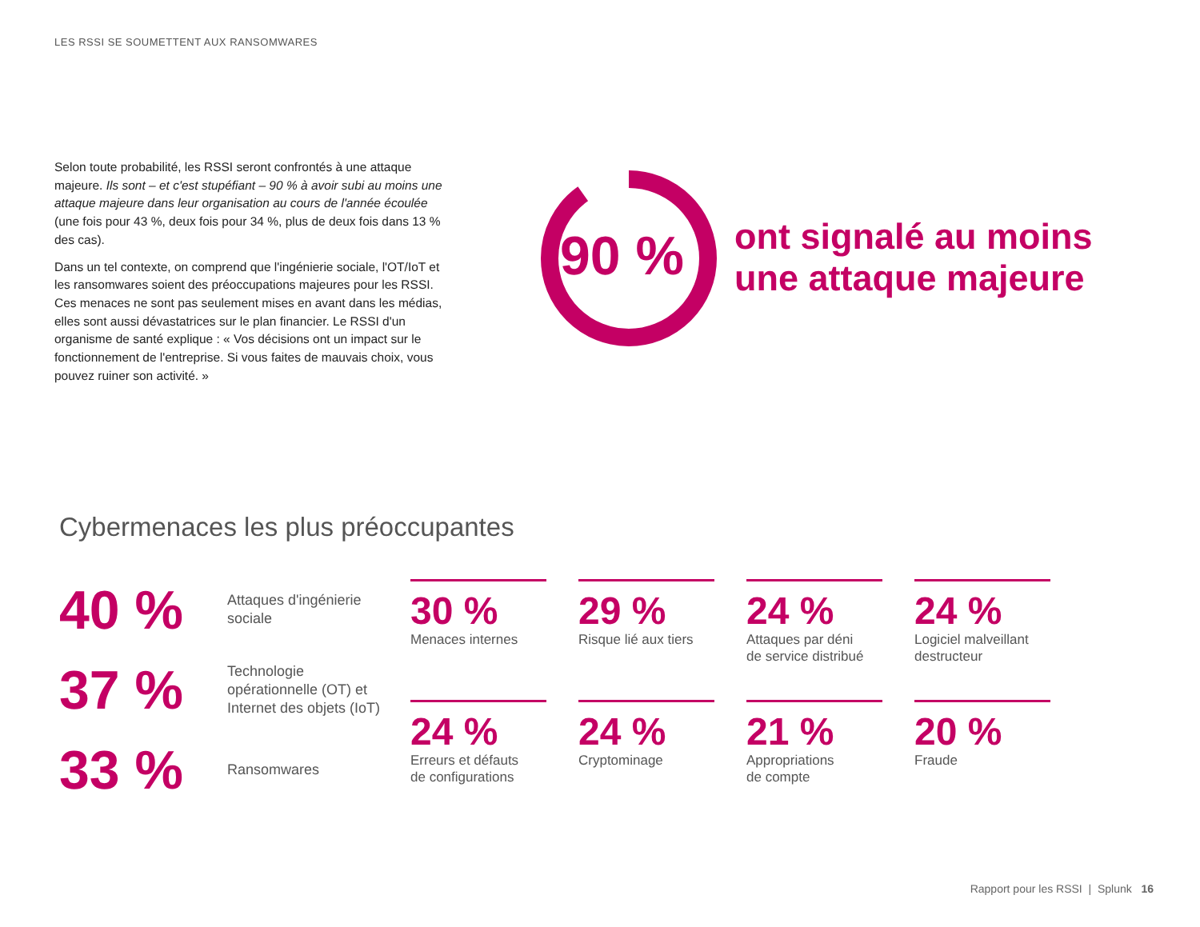LES RSSI SE SOUMETTENT AUX RANSOMWARES
Selon toute probabilité, les RSSI seront confrontés à une attaque majeure. Ils sont – et c'est stupéfiant – 90 % à avoir subi au moins une attaque majeure dans leur organisation au cours de l'année écoulée (une fois pour 43 %, deux fois pour 34 %, plus de deux fois dans 13 % des cas).
Dans un tel contexte, on comprend que l'ingénierie sociale, l'OT/IoT et les ransomwares soient des préoccupations majeures pour les RSSI. Ces menaces ne sont pas seulement mises en avant dans les médias, elles sont aussi dévastatrices sur le plan financier. Le RSSI d'un organisme de santé explique : « Vos décisions ont un impact sur le fonctionnement de l'entreprise. Si vous faites de mauvais choix, vous pouvez ruiner son activité. »
90 %
ont signalé au moins
une attaque majeure
Cybermenaces les plus préoccupantes
40 %
Attaques d'ingénierie
sociale
37 %
Technologie
opérationnelle (OT) et
Internet des objets (IoT)
33 %
Ransomwares
30 %
Menaces internes
29 %
Risque lié aux tiers
24 %
Attaques par déni
de service distribué
24 %
Logiciel malveillant
destructeur
24 %
Erreurs et défauts
de configurations
24 %
Cryptominage
21 %
Appropriations
de compte
20 %
Fraude
Rapport pour les RSSI | Splunk 16